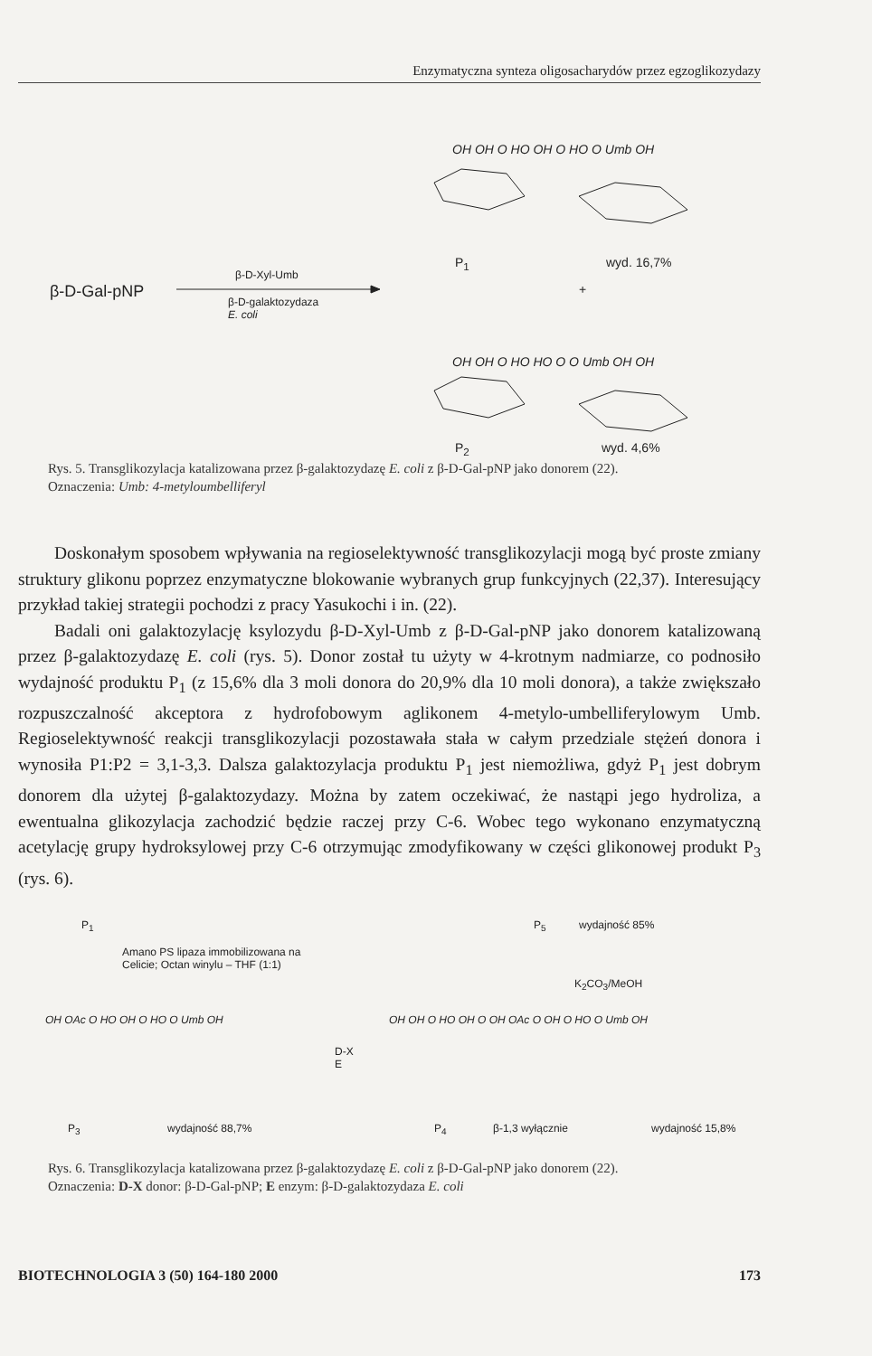Enzymatyczna synteza oligosacharydów przez egzoglikozydazy
β-D-Gal-pNP
β-D-Xyl-Umb
β-D-galaktozydaza
E. coli
OH OH O HO OH O HO O Umb OH
P<sub>1</sub> wyd. 16,7%
+
OH OH O HO HO O O Umb OH OH
P<sub>2</sub> wyd. 4,6%
Rys. 5. Transglikozylacja katalizowana przez β-galaktozydazę E. coli z β-D-Gal-pNP jako donorem (22).
Oznaczenia: Umb: 4-metyloumbelliferyl
Doskonałym sposobem wpływania na regioselektywność transglikozylacji mogą być proste zmiany struktury glikonu poprzez enzymatyczne blokowanie wybranych grup funkcyjnych (22,37). Interesujący przykład takiej strategii pochodzi z pracy Yasukochi i in. (22).
Badali oni galaktozylację ksylozydu β-D-Xyl-Umb z β-D-Gal-pNP jako donorem katalizowaną przez β-galaktozydazę E. coli (rys. 5). Donor został tu użyty w 4-krotnym nadmiarze, co podnosiło wydajność produktu P<sub>1</sub> (z 15,6% dla 3 moli donora do 20,9% dla 10 moli donora), a także zwiększało rozpuszczalność akceptora z hydrofobowym aglikonem 4-metylo-umbelliferylowym Umb. Regioselektywność reakcji transglikozylacji pozostawała stała w całym przedziale stężeń donora i wynosiła P1:P2 = 3,1-3,3. Dalsza galaktozylacja produktu P<sub>1</sub> jest niemożliwa, gdyż P<sub>1</sub> jest dobrym donorem dla użytej β-galaktozydazy. Można by zatem oczekiwać, że nastąpi jego hydroliza, a ewentualna glikozylacja zachodzić będzie raczej przy C-6. Wobec tego wykonano enzymatyczną acetylację grupy hydroksylowej przy C-6 otrzymując zmodyfikowany w części glikonowej produkt P<sub>3</sub> (rys. 6).
P<sub>1</sub>
Amano PS lipaza immobilizowana na
Celicie; Octan winylu – THF (1:1)
P<sub>5</sub> wydajność 85%
K<sub>2</sub>CO<sub>3</sub>/MeOH
OH OAc O HO OH O HO O Umb OH
D-X
E
OH OH O HO OH O OH OAc O OH O HO O Umb OH
P<sub>3</sub> wydajność 88,7% P<sub>4</sub> β-1,3 wyłącznie wydajność 15,8%
Rys. 6. Transglikozylacja katalizowana przez β-galaktozydazę E. coli z β-D-Gal-pNP jako donorem (22).
Oznaczenia: D-X donor: β-D-Gal-pNP; E enzym: β-D-galaktozydaza E. coli
BIOTECHNOLOGIA 3 (50) 164-180 2000 173